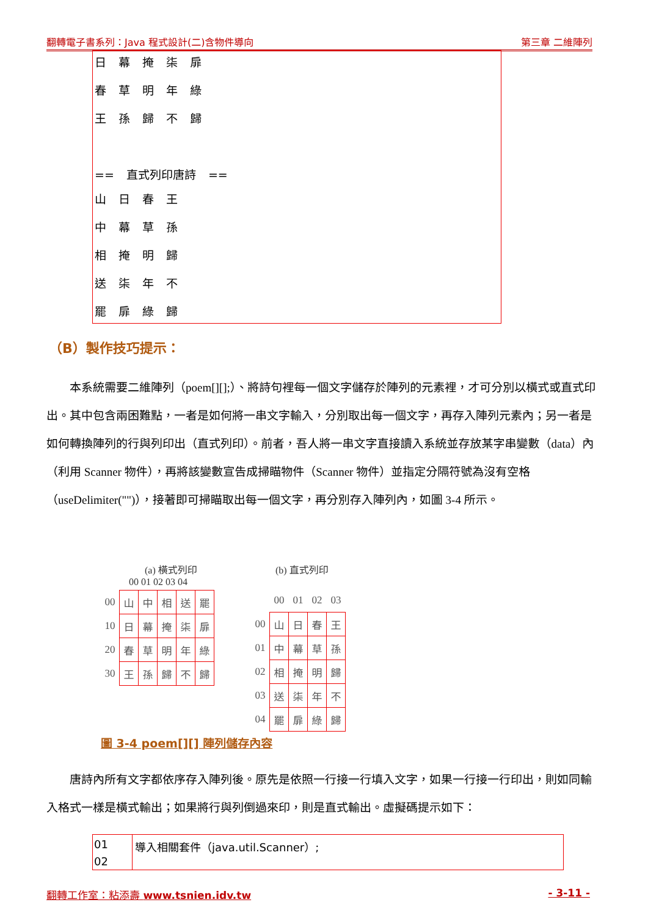翻轉電子書系列：Java 程式設計(二)含物件導向 第三章 二維陣列
日 幕 掩 柒 扉
春 草 明 年 綠
王 孫 歸 不 歸
== 直式列印唐詩 ==
山 日 春 王
中 幕 草 孫
相 掩 明 歸
送 柒 年 不
罷 扉 綠 歸
（B）製作技巧提示：
　　本系統需要二維陣列（poem[][];）、將詩句裡每一個文字儲存於陣列的元素裡，才可分別以橫式或直式印出。其中包含兩困難點，一者是如何將一串文字輸入，分別取出每一個文字，再存入陣列元素內；另一者是如何轉換陣列的行與列印出（直式列印）。前者，吾人將一串文字直接讀入系統並存放某字串變數（data）內（利用 Scanner 物件），再將該變數宣告成掃瞄物件（Scanner 物件）並指定分隔符號為沒有空格（useDelimiter("")），接著即可掃瞄取出每一個文字，再分別存入陣列內，如圖 3-4 所示。
(a) 橫式列印
00 01 02 03 04
| 00 | 山 | 中 | 相 | 送 | 罷 |
| 10 | 日 | 幕 | 掩 | 柒 | 扉 |
| 20 | 春 | 草 | 明 | 年 | 綠 |
| 30 | 王 | 孫 | 歸 | 不 | 歸 |
(b) 直式列印
| | 00 | 01 | 02 | 03 |
| 00 | 山 | 日 | 春 | 王 |
| 01 | 中 | 幕 | 草 | 孫 |
| 02 | 相 | 掩 | 明 | 歸 |
| 03 | 送 | 柒 | 年 | 不 |
| 04 | 罷 | 扉 | 綠 | 歸 |
圖 3-4 poem[][] 陣列儲存內容
　　唐詩內所有文字都依序存入陣列後。原先是依照一行接一行填入文字，如果一行接一行印出，則如同輸入格式一樣是橫式輸出；如果將行與列倒過來印，則是直式輸出。虛擬碼提示如下：
01
02
導入相關套件（java.util.Scanner）;
翻轉工作室：粘添壽 www.tsnien.idv.tw - 3-11 -